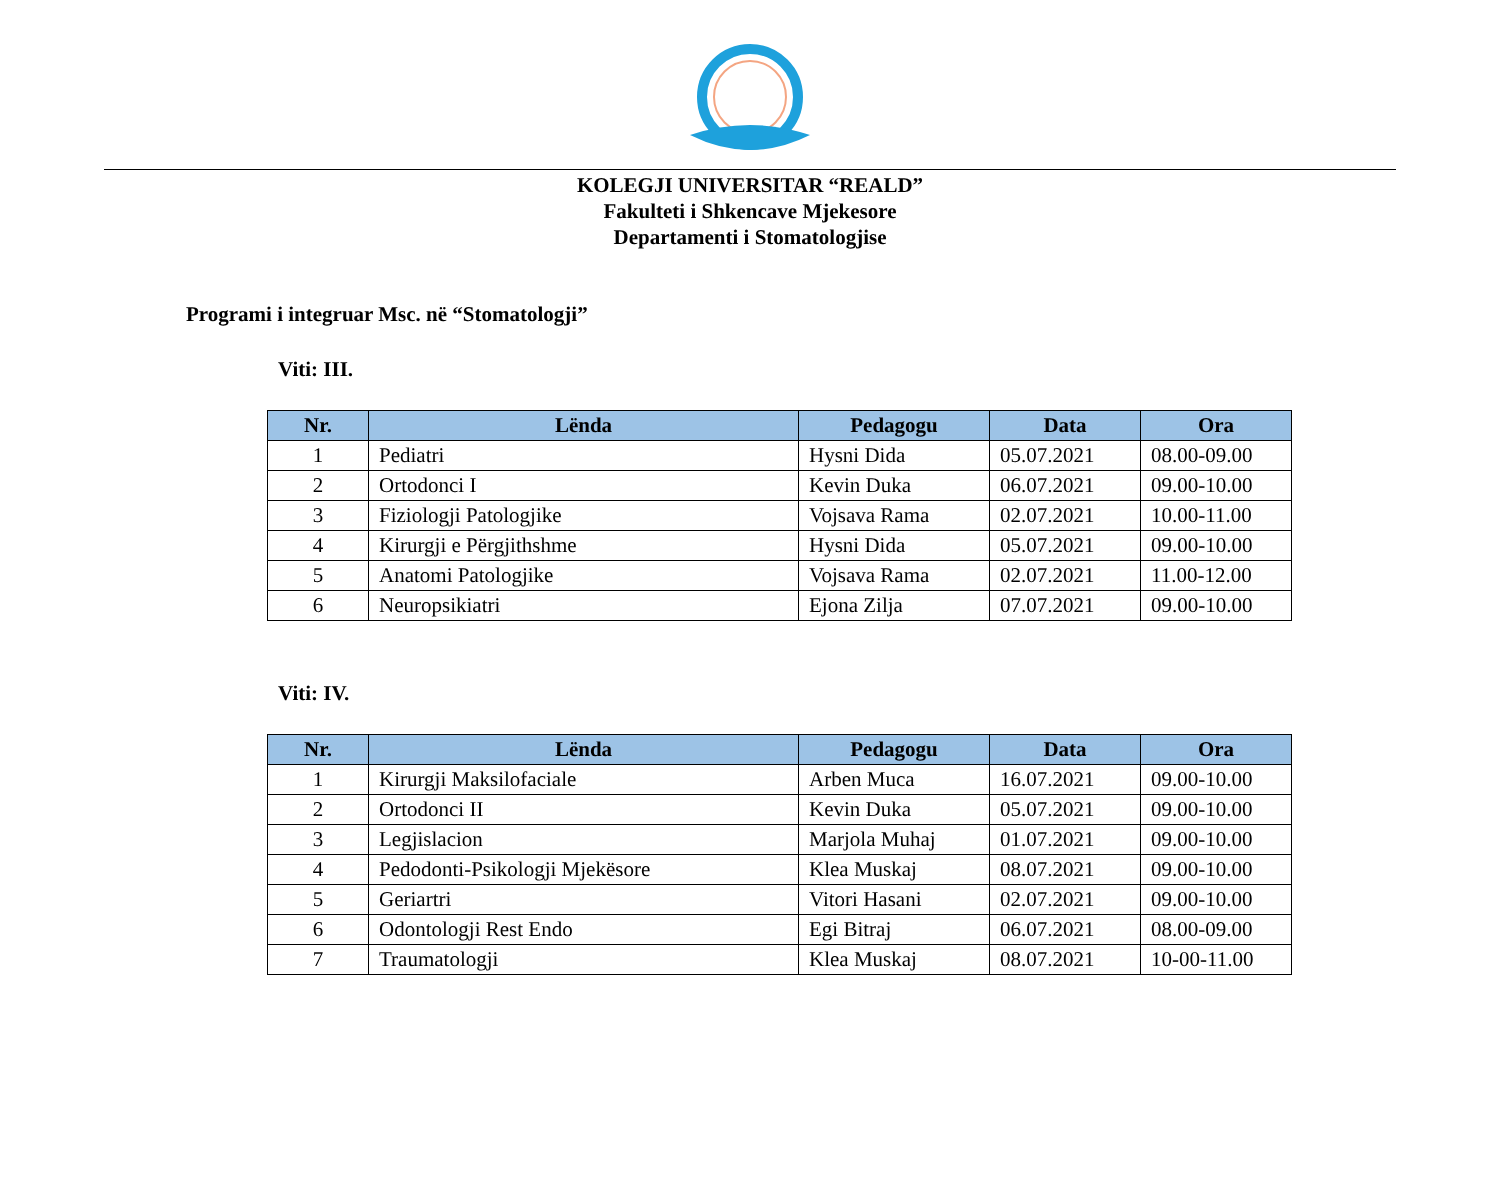KOLEGJI UNIVERSITAR “REALD”
Fakulteti i Shkencave Mjekesore
Departamenti i Stomatologjise
Programi i integruar Msc. në “Stomatologji”
Viti: III.
| Nr. | Lënda | Pedagogu | Data | Ora |
| --- | --- | --- | --- | --- |
| 1 | Pediatri | Hysni Dida | 05.07.2021 | 08.00-09.00 |
| 2 | Ortodonci I | Kevin Duka | 06.07.2021 | 09.00-10.00 |
| 3 | Fiziologji Patologjike | Vojsava Rama | 02.07.2021 | 10.00-11.00 |
| 4 | Kirurgji e Përgjithshme | Hysni Dida | 05.07.2021 | 09.00-10.00 |
| 5 | Anatomi Patologjike | Vojsava Rama | 02.07.2021 | 11.00-12.00 |
| 6 | Neuropsikiatri | Ejona Zilja | 07.07.2021 | 09.00-10.00 |
Viti: IV.
| Nr. | Lënda | Pedagogu | Data | Ora |
| --- | --- | --- | --- | --- |
| 1 | Kirurgji Maksilofaciale | Arben Muca | 16.07.2021 | 09.00-10.00 |
| 2 | Ortodonci II | Kevin Duka | 05.07.2021 | 09.00-10.00 |
| 3 | Legjislacion | Marjola Muhaj | 01.07.2021 | 09.00-10.00 |
| 4 | Pedodonti-Psikologji Mjekësore | Klea Muskaj | 08.07.2021 | 09.00-10.00 |
| 5 | Geriartri | Vitori Hasani | 02.07.2021 | 09.00-10.00 |
| 6 | Odontologji Rest Endo | Egi Bitraj | 06.07.2021 | 08.00-09.00 |
| 7 | Traumatologji | Klea Muskaj | 08.07.2021 | 10-00-11.00 |